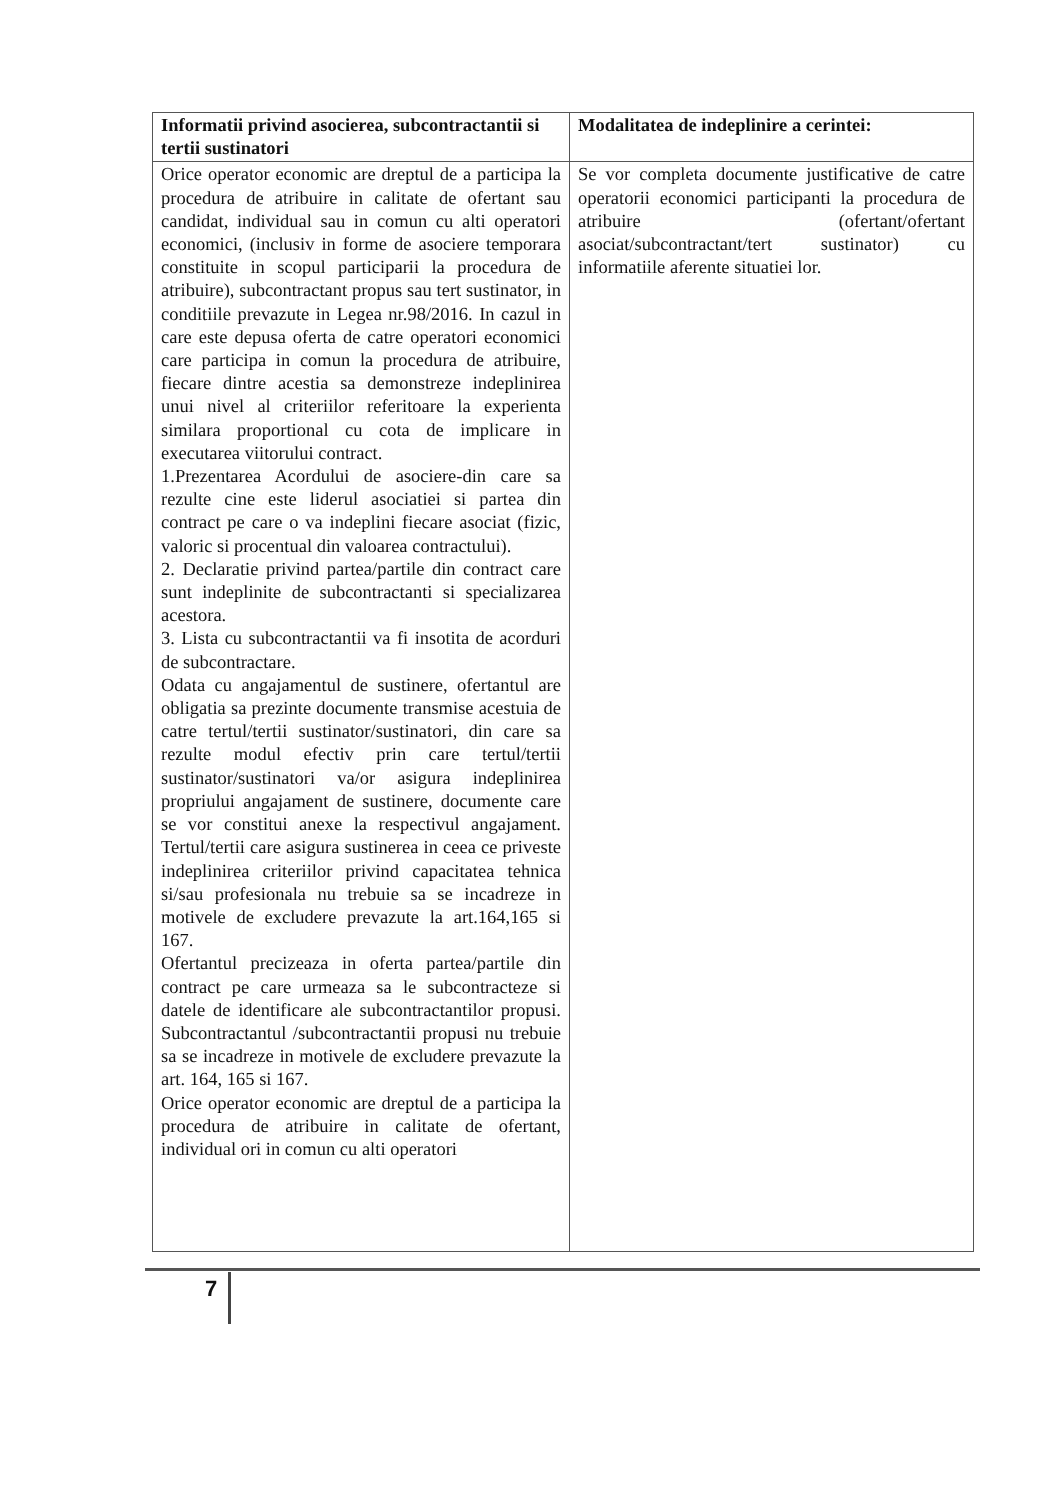| Informatii privind asocierea, subcontractantii si tertii sustinatori | Modalitatea de indeplinire a cerintei: |
| --- | --- |
| Orice operator economic are dreptul de a participa la procedura de atribuire in calitate de ofertant sau candidat, individual sau in comun cu alti operatori economici, (inclusiv in forme de asociere temporara constituite in scopul participarii la procedura de atribuire), subcontractant propus sau tert sustinator, in conditiile prevazute in Legea nr.98/2016. In cazul in care este depusa oferta de catre operatori economici care participa in comun la procedura de atribuire, fiecare dintre acestia sa demonstreze indeplinirea unui nivel al criteriilor referitoare la experienta similara proportional cu cota de implicare in executarea viitorului contract. 1.Prezentarea Acordului de asociere-din care sa rezulte cine este liderul asociatiei si partea din contract pe care o va indeplini fiecare asociat (fizic, valoric si procentual din valoarea contractului). 2. Declaratie privind partea/partile din contract care sunt indeplinite de subcontractanti si specializarea acestora. 3. Lista cu subcontractantii va fi insotita de acorduri de subcontractare. Odata cu angajamentul de sustinere, ofertantul are obligatia sa prezinte documente transmise acestuia de catre tertul/tertii sustinator/sustinatori, din care sa rezulte modul efectiv prin care tertul/tertii sustinator/sustinatori va/or asigura indeplinirea propriului angajament de sustinere, documente care se vor constitui anexe la respectivul angajament. Tertul/tertii care asigura sustinerea in ceea ce priveste indeplinirea criteriilor privind capacitatea tehnica si/sau profesionala nu trebuie sa se incadreze in motivele de excludere prevazute la art.164,165 si 167. Ofertantul precizeaza in oferta partea/partile din contract pe care urmeaza sa le subcontracteze si datele de identificare ale subcontractantilor propusi. Subcontractantul /subcontractantii propusi nu trebuie sa se incadreze in motivele de excludere prevazute la art. 164, 165 si 167. Orice operator economic are dreptul de a participa la procedura de atribuire in calitate de ofertant, individual ori in comun cu alti operatori | Se vor completa documente justificative de catre operatorii economici participanti la procedura de atribuire (ofertant/ofertant asociat/subcontractant/tert sustinator) cu informatiile aferente situatiei lor. |
7